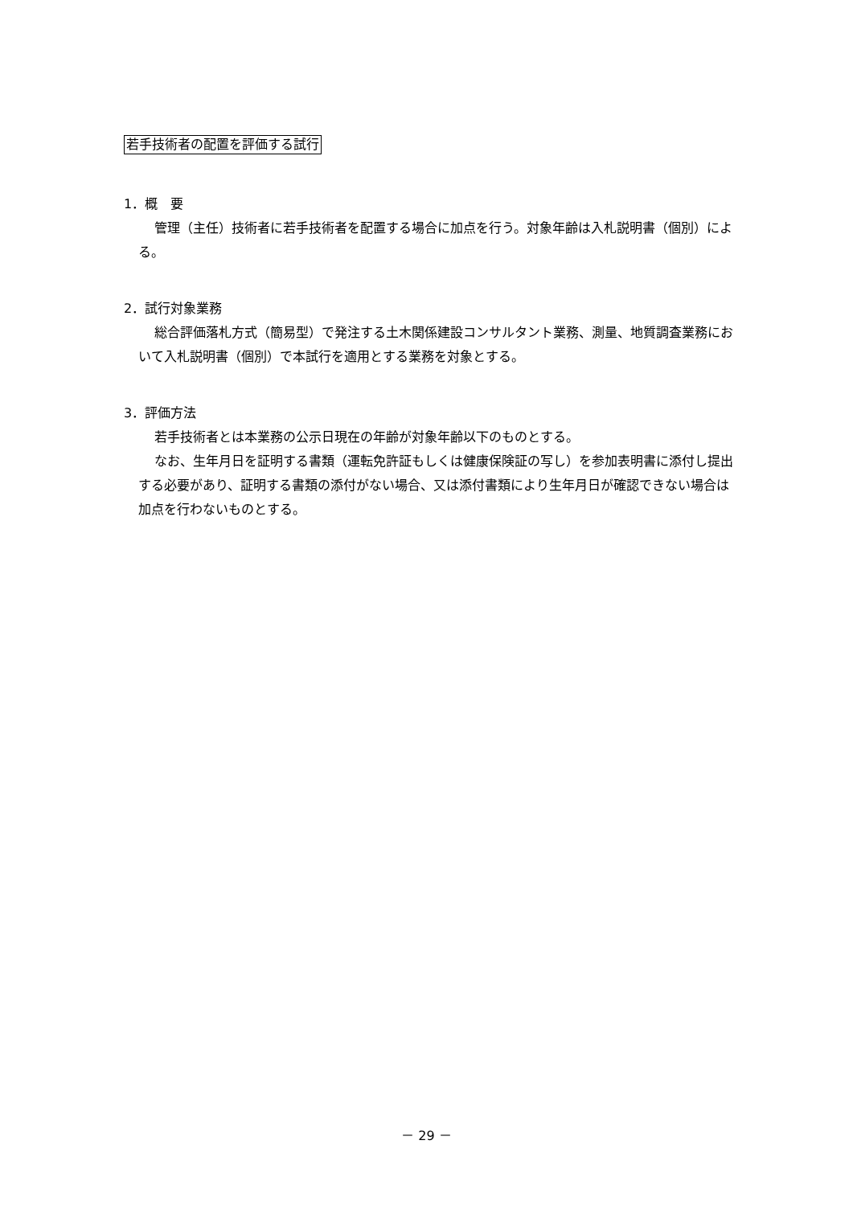若手技術者の配置を評価する試行
1．概　要
管理（主任）技術者に若手技術者を配置する場合に加点を行う。対象年齢は入札説明書（個別）による。
2．試行対象業務
総合評価落札方式（簡易型）で発注する土木関係建設コンサルタント業務、測量、地質調査業務において入札説明書（個別）で本試行を適用とする業務を対象とする。
3．評価方法
若手技術者とは本業務の公示日現在の年齢が対象年齢以下のものとする。
なお、生年月日を証明する書類（運転免許証もしくは健康保険証の写し）を参加表明書に添付し提出する必要があり、証明する書類の添付がない場合、又は添付書類により生年月日が確認できない場合は加点を行わないものとする。
－ 29 －